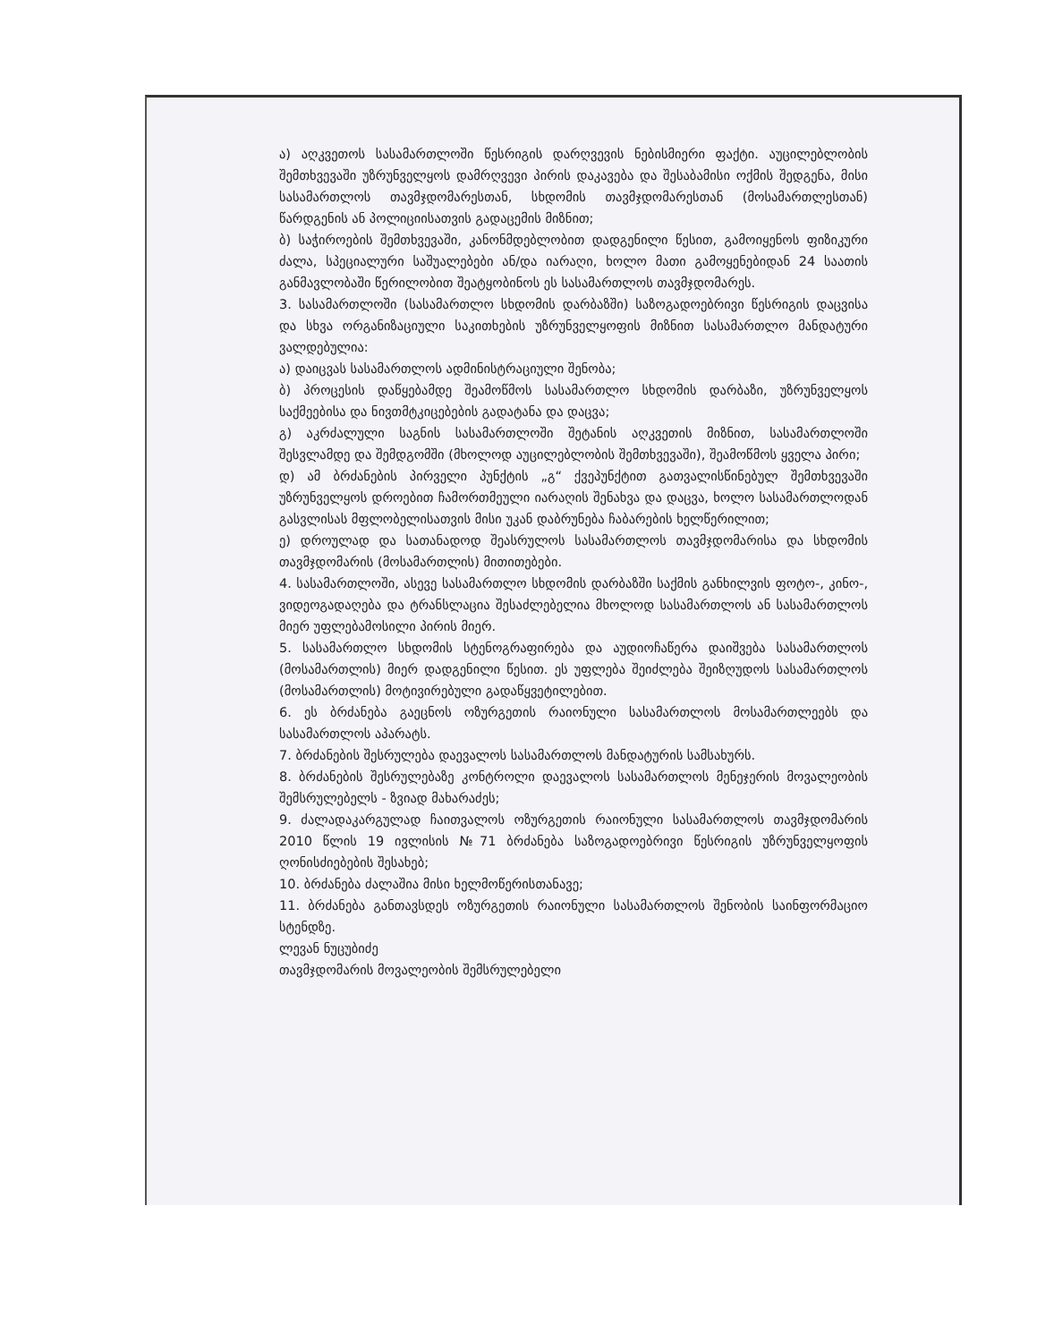ა) აღკვეთოს სასამართლოში წესრიგის დარღვევის ნებისმიერი ფაქტი. აუცილებლობის შემთხვევაში უზრუნველყოს დამრღვევი პირის დაკავება და შესაბამისი ოქმის შედგენა, მისი სასამართლოს თავმჯდომარესთან, სხდომის თავმჯდომარესთან (მოსამართლესთან) წარდგენის ან პოლიციისათვის გადაცემის მიზნით;
ბ) საჭიროების შემთხვევაში, კანონმდებლობით დადგენილი წესით, გამოიყენოს ფიზიკური ძალა, სპეციალური საშუალებები ან/და იარაღი, ხოლო მათი გამოყენებიდან 24 საათის განმავლობაში წერილობით შეატყობინოს ეს სასამართლოს თავმჯდომარეს.
3. სასამართლოში (სასამართლო სხდომის დარბაზში) საზოგადოებრივი წესრიგის დაცვისა და სხვა ორგანიზაციული საკითხების უზრუნველყოფის მიზნით სასამართლო მანდატური ვალდებულია:
ა) დაიცვას სასამართლოს ადმინისტრაციული შენობა;
ბ) პროცესის დაწყებამდე შეამოწმოს სასამართლო სხდომის დარბაზი, უზრუნველყოს საქმეებისა და ნივთმტკიცებების გადატანა და დაცვა;
გ) აკრძალული საგნის სასამართლოში შეტანის აღკვეთის მიზნით, სასამართლოში შესვლამდე და შემდგომში (მხოლოდ აუცილებლობის შემთხვევაში), შეამოწმოს ყველა პირი;
დ) ამ ბრძანების პირველი პუნქტის „გ“ ქვეპუნქტით გათვალისწინებულ შემთხვევაში უზრუნველყოს დროებით ჩამორთმეული იარაღის შენახვა და დაცვა, ხოლო სასამართლოდან გასვლისას მფლობელისათვის მისი უკან დაბრუნება ჩაბარების ხელწერილით;
ე) დროულად და სათანადოდ შეასრულოს სასამართლოს თავმჯდომარისა და სხდომის თავმჯდომარის (მოსამართლის) მითითებები.
4. სასამართლოში, ასევე სასამართლო სხდომის დარბაზში საქმის განხილვის ფოტო-, კინო-, ვიდეოგადაღება და ტრანსლაცია შესაძლებელია მხოლოდ სასამართლოს ან სასამართლოს მიერ უფლებამოსილი პირის მიერ.
5. სასამართლო სხდომის სტენოგრაფირება და აუდიოჩაწერა დაიშვება სასამართლოს (მოსამართლის) მიერ დადგენილი წესით. ეს უფლება შეიძლება შეიზღუდოს სასამართლოს (მოსამართლის) მოტივირებული გადაწყვეტილებით.
6. ეს ბრძანება გაეცნოს ოზურგეთის რაიონული სასამართლოს მოსამართლეებს და სასამართლოს აპარატს.
7. ბრძანების შესრულება დაევალოს სასამართლოს მანდატურის სამსახურს.
8. ბრძანების შესრულებაზე კონტროლი დაევალოს სასამართლოს მენეჯერის მოვალეობის შემსრულებელს - ზვიად მახარაძეს;
9. ძალადაკარგულად ჩაითვალოს ოზურგეთის რაიონული სასამართლოს თავმჯდომარის 2010 წლის 19 ივლისის №71 ბრძანება საზოგადოებრივი წესრიგის უზრუნველყოფის ღონისძიებების შესახებ;
10. ბრძანება ძალაშია მისი ხელმოწერისთანავე;
11. ბრძანება განთავსდეს ოზურგეთის რაიონული სასამართლოს შენობის საინფორმაციო სტენდზე.
ლევან ნუცუბიძე
თავმჯდომარის მოვალეობის შემსრულებელი